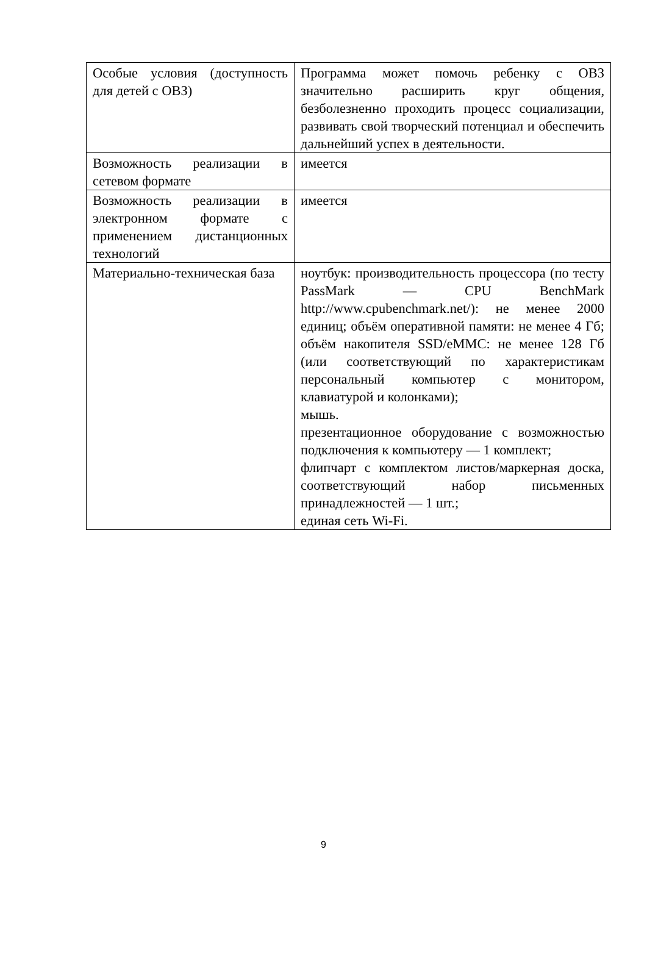| Особые условия (доступность для детей с ОВЗ) | Программа может помочь ребенку с ОВЗ значительно расширить круг общения, безболезненно проходить процесс социализации, развивать свой творческий потенциал и обеспечить дальнейший успех в деятельности. |
| Возможность реализации в сетевом формате | имеется |
| Возможность реализации в электронном формате с применением дистанционных технологий | имеется |
| Материально-техническая база | ноутбук: производительность процессора (по тесту PassMark — CPU BenchMark http://www.cpubenchmark.net/): не менее 2000 единиц; объём оперативной памяти: не менее 4 Гб; объём накопителя SSD/eMMC: не менее 128 Гб (или соответствующий по характеристикам персональный компьютер с монитором, клавиатурой и колонками); мышь. презентационное оборудование с возможностью подключения к компьютеру — 1 комплект; флипчарт с комплектом листов/маркерная доска, соответствующий набор письменных принадлежностей — 1 шт.; единая сеть Wi-Fi. |
9